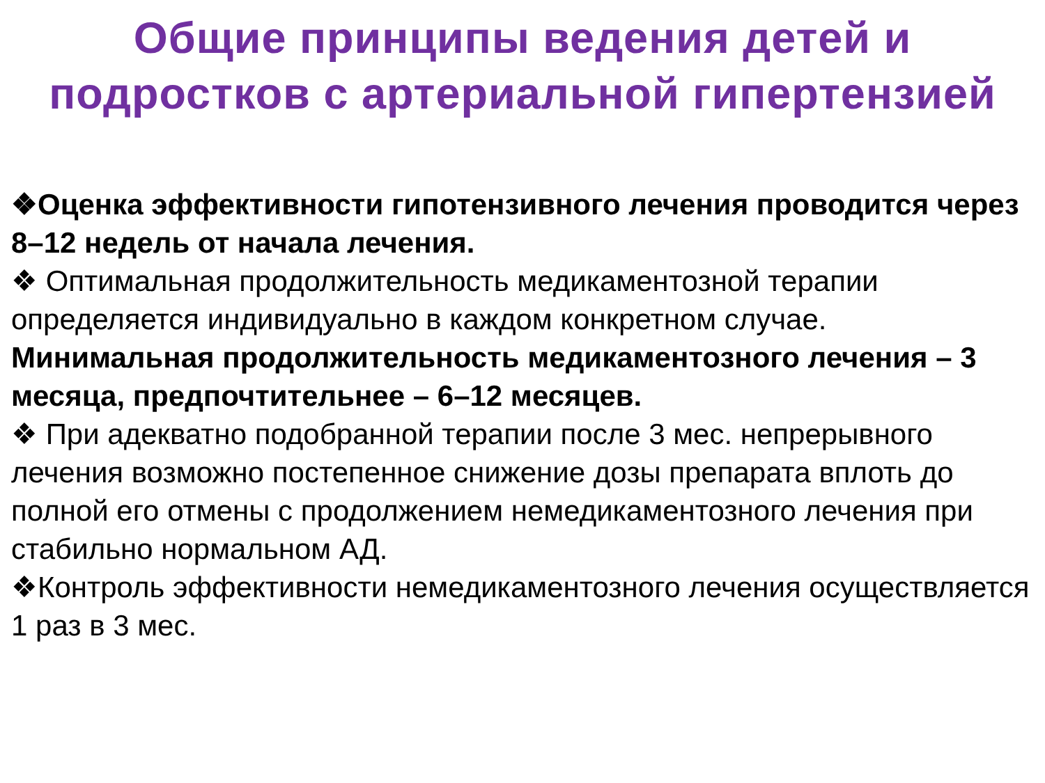Общие принципы ведения детей и
подростков с артериальной гипертензией
❖Оценка эффективности гипотензивного лечения проводится через 8–12 недель от начала лечения.
❖ Оптимальная продолжительность медикаментозной терапии определяется индивидуально в каждом конкретном случае. Минимальная продолжительность медикаментозного лечения – 3 месяца, предпочтительнее – 6–12 месяцев.
❖ При адекватно подобранной терапии после 3 мес. непрерывного лечения возможно постепенное снижение дозы препарата вплоть до полной его отмены с продолжением немедикаментозного лечения при стабильно нормальном АД.
❖Контроль эффективности немедикаментозного лечения осуществляется 1 раз в 3 мес.